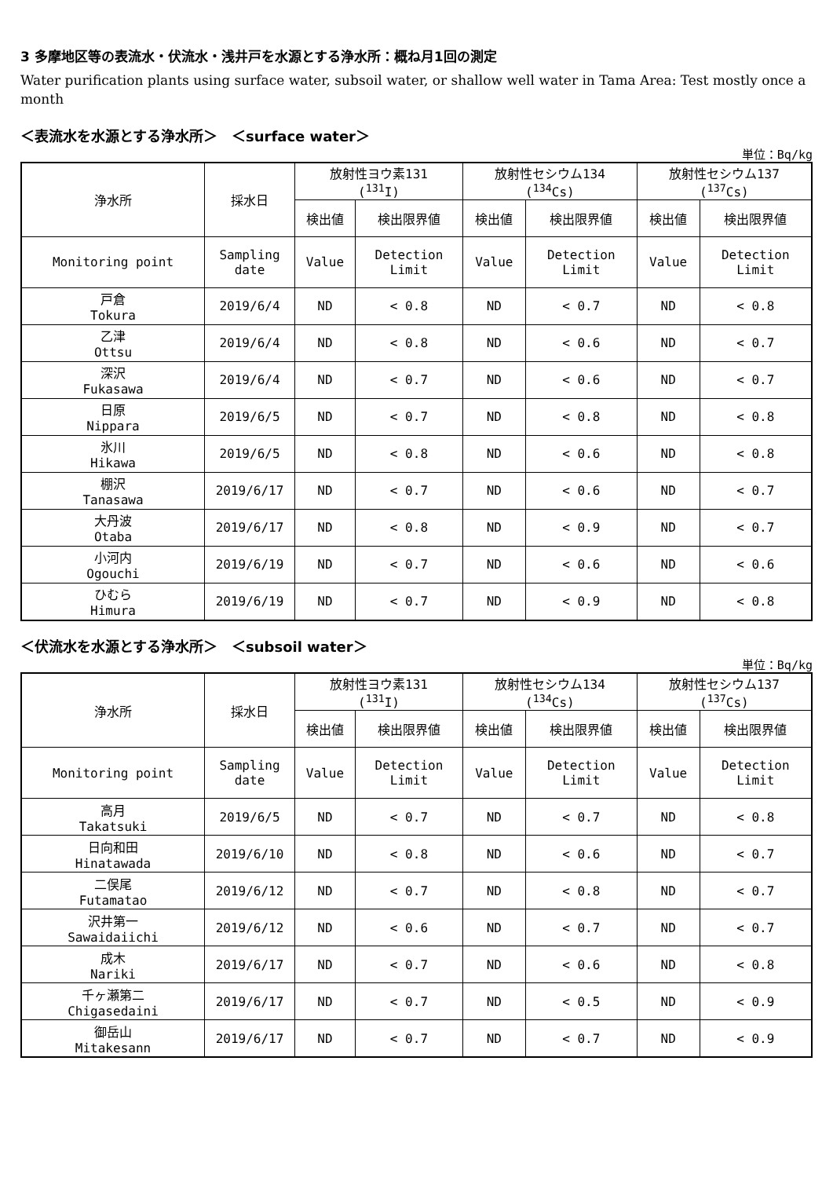3 多摩地区等の表流水・伏流水・浅井戸を水源とする浄水所：概ね月1回の測定
Water purification plants using surface water, subsoil water, or shallow well water in Tama Area: Test mostly once a month
＜表流水を水源とする浄水所＞　＜surface water＞
単位：Bq/kg
| 浄水所 | 採水日 | 放射性ヨウ素131 (<sup>131</sup>I) | | 放射性セシウム134 (<sup>134</sup>Cs) | | 放射性セシウム137 (<sup>137</sup>Cs) | |
| --- | --- | --- | --- | --- | --- | --- | --- |
| | | 検出値 | 検出限界値 | 検出値 | 検出限界値 | 検出値 | 検出限界値 |
| Monitoring point | Sampling date | Value | Detection Limit | Value | Detection Limit | Value | Detection Limit |
| 戸倉 Tokura | 2019/6/4 | ND | < 0.8 | ND | < 0.7 | ND | < 0.8 |
| 乙津 Ottsu | 2019/6/4 | ND | < 0.8 | ND | < 0.6 | ND | < 0.7 |
| 深沢 Fukasawa | 2019/6/4 | ND | < 0.7 | ND | < 0.6 | ND | < 0.7 |
| 日原 Nippara | 2019/6/5 | ND | < 0.7 | ND | < 0.8 | ND | < 0.8 |
| 氷川 Hikawa | 2019/6/5 | ND | < 0.8 | ND | < 0.6 | ND | < 0.8 |
| 棚沢 Tanasawa | 2019/6/17 | ND | < 0.7 | ND | < 0.6 | ND | < 0.7 |
| 大丹波 Otaba | 2019/6/17 | ND | < 0.8 | ND | < 0.9 | ND | < 0.7 |
| 小河内 Ogouchi | 2019/6/19 | ND | < 0.7 | ND | < 0.6 | ND | < 0.6 |
| ひむら Himura | 2019/6/19 | ND | < 0.7 | ND | < 0.9 | ND | < 0.8 |
＜伏流水を水源とする浄水所＞　＜subsoil water＞
単位：Bq/kg
| 浄水所 | 採水日 | 放射性ヨウ素131 (<sup>131</sup>I) | | 放射性セシウム134 (<sup>134</sup>Cs) | | 放射性セシウム137 (<sup>137</sup>Cs) | |
| --- | --- | --- | --- | --- | --- | --- | --- |
| | | 検出値 | 検出限界値 | 検出値 | 検出限界値 | 検出値 | 検出限界値 |
| Monitoring point | Sampling date | Value | Detection Limit | Value | Detection Limit | Value | Detection Limit |
| 高月 Takatsuki | 2019/6/5 | ND | < 0.7 | ND | < 0.7 | ND | < 0.8 |
| 日向和田 Hinatawada | 2019/6/10 | ND | < 0.8 | ND | < 0.6 | ND | < 0.7 |
| 二俣尾 Futamatao | 2019/6/12 | ND | < 0.7 | ND | < 0.8 | ND | < 0.7 |
| 沢井第一 Sawaidaiichi | 2019/6/12 | ND | < 0.6 | ND | < 0.7 | ND | < 0.7 |
| 成木 Nariki | 2019/6/17 | ND | < 0.7 | ND | < 0.6 | ND | < 0.8 |
| 千ヶ瀬第二 Chigasedaini | 2019/6/17 | ND | < 0.7 | ND | < 0.5 | ND | < 0.9 |
| 御岳山 Mitakesann | 2019/6/17 | ND | < 0.7 | ND | < 0.7 | ND | < 0.9 |